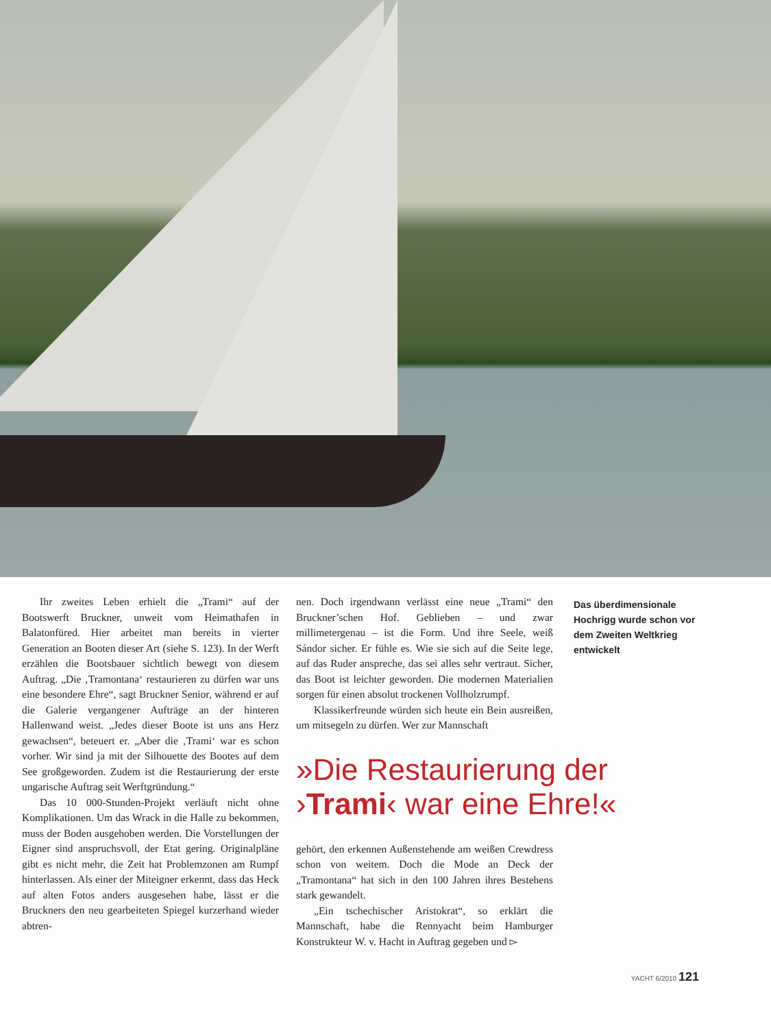Ihr zweites Leben erhielt die „Trami“ auf der Bootswerft Bruckner, unweit vom Heimathafen in Balatonfüred. Hier arbeitet man bereits in vierter Generation an Booten dieser Art (siehe S. 123). In der Werft erzählen die Bootsbauer sichtlich bewegt von diesem Auftrag. „Die ‚Tramontana‘ restaurieren zu dürfen war uns eine besondere Ehre“, sagt Bruckner Senior, während er auf die Galerie vergangener Aufträge an der hinteren Hallenwand weist. „Jedes dieser Boote ist uns ans Herz gewachsen“, beteuert er. „Aber die ‚Trami‘ war es schon vorher. Wir sind ja mit der Silhouette des Bootes auf dem See großgeworden. Zudem ist die Restaurierung der erste ungarische Auftrag seit Werftgründung.“
Das 10 000-Stunden-Projekt verläuft nicht ohne Komplikationen. Um das Wrack in die Halle zu bekommen, muss der Boden ausgehoben werden. Die Vorstellungen der Eigner sind anspruchsvoll, der Etat gering. Originalpläne gibt es nicht mehr, die Zeit hat Problemzonen am Rumpf hinterlassen. Als einer der Miteigner erkennt, dass das Heck auf alten Fotos anders ausgesehen habe, lässt er die Bruckners den neu gearbeiteten Spiegel kurzerhand wieder abtren-
nen. Doch irgendwann verlässt eine neue „Trami“ den Bruckner’schen Hof. Geblieben – und zwar millimetergenau – ist die Form. Und ihre Seele, weiß Sándor sicher. Er fühle es. Wie sie sich auf die Seite lege, auf das Ruder anspreche, das sei alles sehr vertraut. Sicher, das Boot ist leichter geworden. Die modernen Materialien sorgen für einen absolut trockenen Vollholzrumpf.
Klassikerfreunde würden sich heute ein Bein ausreißen, um mitsegeln zu dürfen. Wer zur Mannschaft
»Die Restaurierung der ›Trami‹ war eine Ehre!«
gehört, den erkennen Außenstehende am weißen Crewdress schon von weitem. Doch die Mode an Deck der „Tramontana“ hat sich in den 100 Jahren ihres Bestehens stark gewandelt.
„Ein tschechischer Aristokrat“, so erklärt die Mannschaft, habe die Rennyacht beim Hamburger Konstrukteur W. v. Hacht in Auftrag gegeben und ▻
Das überdimensionale Hochrigg wurde schon vor dem Zweiten Weltkrieg entwickelt
YACHT 6/2010 121